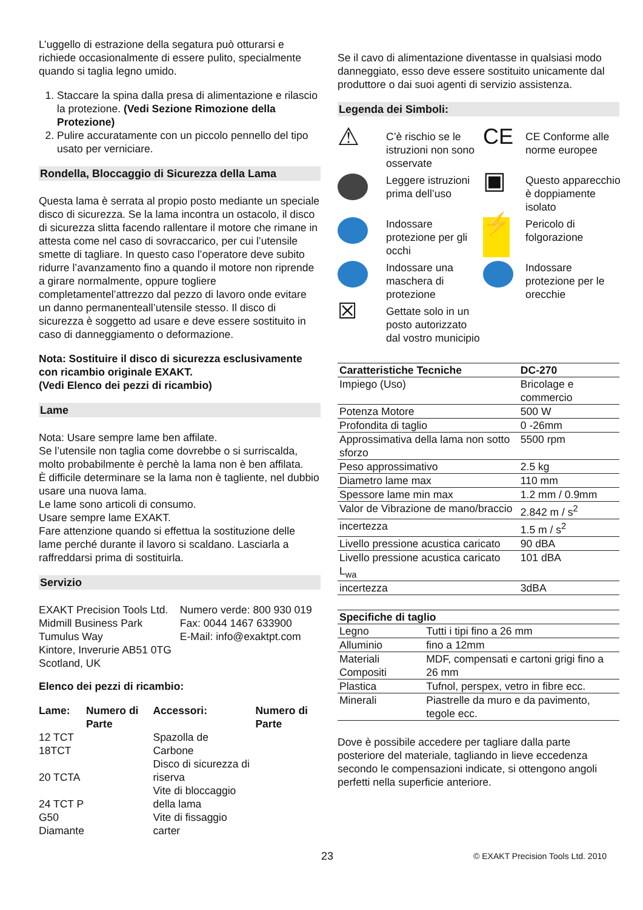L’uggello di estrazione della segatura può otturarsi e richiede occasionalmente di essere pulito, specialmente quando si taglia legno umido.
1. Staccare la spina dalla presa di alimentazione e rilascio la protezione. (Vedi Sezione Rimozione della Protezione)
2. Pulire accuratamente con un piccolo pennello del tipo usato per verniciare.
Rondella, Bloccaggio di Sicurezza della Lama
Questa lama è serrata al propio posto mediante un speciale disco di sicurezza. Se la lama incontra un ostacolo, il disco di sicurezza slitta facendo rallentare il motore che rimane in attesta come nel caso di sovraccarico, per cui l’utensile smette di tagliare. In questo caso l’operatore deve subito ridurre l’avanzamento fino a quando il motore non riprende a girare normalmente, oppure togliere completamentel’attrezzo dal pezzo di lavoro onde evitare un danno permanenteall’utensile stesso. Il disco di sicurezza è soggetto ad usare e deve essere sostituito in caso di danneggiamento o deformazione.
Nota: Sostituire il disco di sicurezza esclusivamente con ricambio originale EXAKT.
(Vedi Elenco dei pezzi di ricambio)
Lame
Nota: Usare sempre lame ben affilate.
Se l’utensile non taglia come dovrebbe o si surriscalda, molto probabilmente è perchè la lama non è ben affilata.
È difficile determinare se la lama non è tagliente, nel dubbio usare una nuova lama.
Le lame sono articoli di consumo.
Usare sempre lame EXAKT.
Fare attenzione quando si effettua la sostituzione delle lame perché durante il lavoro si scaldano. Lasciarla a raffreddarsi prima di sostituirla.
Servizio
| EXAKT Precision Tools Ltd. Midmill Business Park Tumulus Way Kintore, Inverurie AB51 0TG Scotland, UK | Numero verde: 800 930 019 Fax: 0044 1467 633900 E-Mail: info@exaktpt.com |
Elenco dei pezzi di ricambio:
| Lame: | Numero di Parte | Accessori: | Numero di Parte |
| --- | --- | --- | --- |
| 12 TCT 18TCT 20 TCTA 24 TCT P G50 Diamante | | Spazolla de Carbone Disco di sicurezza di riserva Vite di bloccaggio della lama Vite di fissaggio carter | |
Se il cavo di alimentazione diventasse in qualsiasi modo danneggiato, esso deve essere sostituito unicamente dal produttore o dai suoi agenti di servizio assistenza.
Legenda dei Simboli:
⚠
C’è rischio se le istruzioni non sono osservate
CE
CE Conforme alle norme europee
Leggere istruzioni prima dell’uso
▣
Questo apparecchio è doppiamente isolato
Indossare protezione per gli occhi
⚡
Pericolo di folgorazione
Indossare una maschera di protezione
Indossare protezione per le orecchie
☒
Gettate solo in un posto autorizzato dal vostro municipio
| Caratteristiche Tecniche | DC-270 |
| --- | --- |
| Impiego (Uso) | Bricolage e commercio |
| Potenza Motore | 500 W |
| Profondita di taglio | 0 -26mm |
| Approssimativa della lama non sotto sforzo | 5500 rpm |
| Peso approssimativo | 2.5 kg |
| Diametro lame max | 110 mm |
| Spessore lame min max | 1.2 mm / 0.9mm |
| Valor de Vibrazione de mano/braccio | 2.842 m / s<sup>2</sup> |
| incertezza | 1.5 m / s<sup>2</sup> |
| Livello pressione acustica caricato | 90 dBA |
| Livello pressione acustica caricato L<sub>wa</sub> | 101 dBA |
| incertezza | 3dBA |
| Specifiche di taglio | |
| --- | --- |
| Legno | Tutti i tipi fino a 26 mm |
| Alluminio | fino a 12mm |
| Materiali Compositi | MDF, compensati e cartoni grigi fino a 26 mm |
| Plastica | Tufnol, perspex, vetro in fibre ecc. |
| Minerali | Piastrelle da muro e da pavimento, tegole ecc. |
Dove è possibile accedere per tagliare dalla parte posteriore del materiale, tagliando in lieve eccedenza secondo le compensazioni indicate, si ottengono angoli perfetti nella superficie anteriore.
23 © EXAKT Precision Tools Ltd. 2010